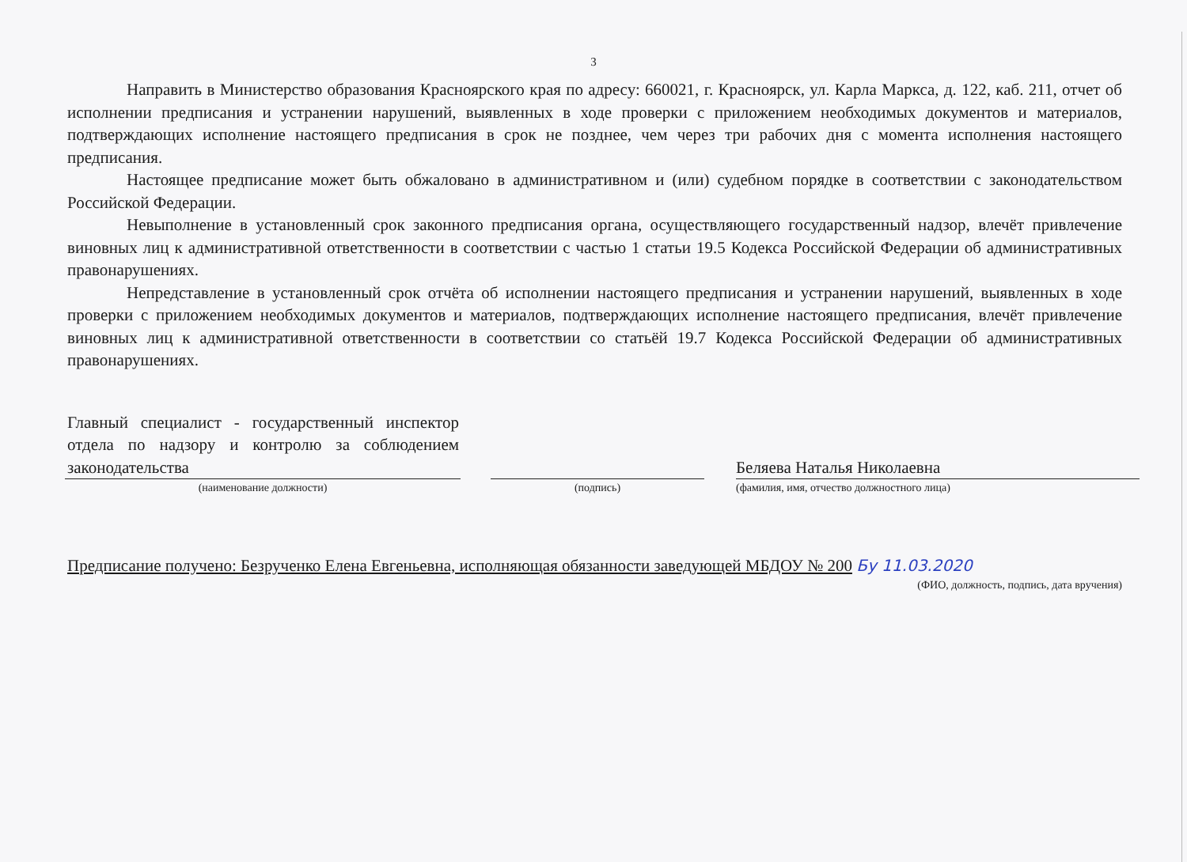3
Направить в Министерство образования Красноярского края по адресу: 660021, г. Красноярск, ул. Карла Маркса, д. 122, каб. 211, отчет об исполнении предписания и устранении нарушений, выявленных в ходе проверки с приложением необходимых документов и материалов, подтверждающих исполнение настоящего предписания в срок не позднее, чем через три рабочих дня с момента исполнения настоящего предписания.
Настоящее предписание может быть обжаловано в административном и (или) судебном порядке в соответствии с законодательством Российской Федерации.
Невыполнение в установленный срок законного предписания органа, осуществляющего государственный надзор, влечёт привлечение виновных лиц к административной ответственности в соответствии с частью 1 статьи 19.5 Кодекса Российской Федерации об административных правонарушениях.
Непредставление в установленный срок отчёта об исполнении настоящего предписания и устранении нарушений, выявленных в ходе проверки с приложением необходимых документов и материалов, подтверждающих исполнение настоящего предписания, влечёт привлечение виновных лиц к административной ответственности в соответствии со статьёй 19.7 Кодекса Российской Федерации об административных правонарушениях.
Главный специалист - государственный инспектор отдела по надзору и контролю за соблюдением законодательства
(наименование должности)
(подпись)
Беляева Наталья Николаевна
(фамилия, имя, отчество должностного лица)
Предписание получено: Безрученко Елена Евгеньевна, исполняющая обязанности заведующей МБДОУ № 200 Бу 11.03.2020
(ФИО, должность, подпись, дата вручения)